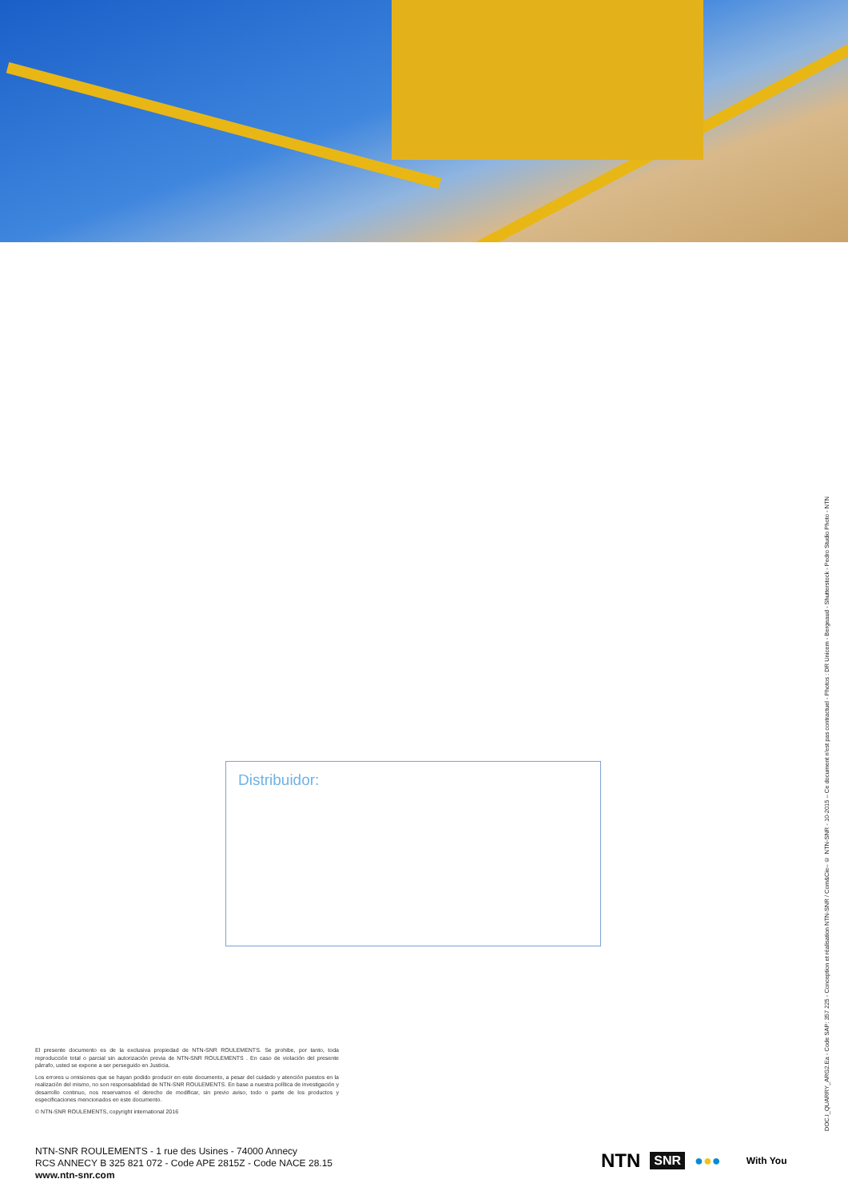DOC.I_QUARRY_ARG2.Ea - Code SAP: 357 225 - Conception et réalisation NTN-SNR / Com&Cie– © NTN-SNR - 10-2015 – Ce document n'est pas contractuel - Photos : DR Unicem - Bergeaud - Shutterstock - Pedro Studio Photo - NTN
Distribuidor:
El presente documento es de la exclusiva propiedad de NTN-SNR ROULEMENTS. Se prohibe, por tanto, toda reproducción total o parcial sin autorización previa de NTN-SNR ROULEMENTS . En caso de violación del presente párrafo, usted se expone a ser perseguido en Justicia.
Los errores u omisiones que se hayan podido producir en este documento, a pesar del cuidado y atención puestos en la realización del mismo, no son responsabilidad de NTN-SNR ROULEMENTS. En base a nuestra política de investigación y desarrollo continuo, nos reservamos el derecho de modificar, sin previo aviso, todo o parte de los productos y especificaciones mencionados en este documento.
© NTN-SNR ROULEMENTS, copyright international 2016
NTN-SNR ROULEMENTS - 1 rue des Usines - 74000 Annecy
RCS ANNECY B 325 821 072 - Code APE 2815Z - Code NACE 28.15
www.ntn-snr.com
NTN SNR ●●● With You